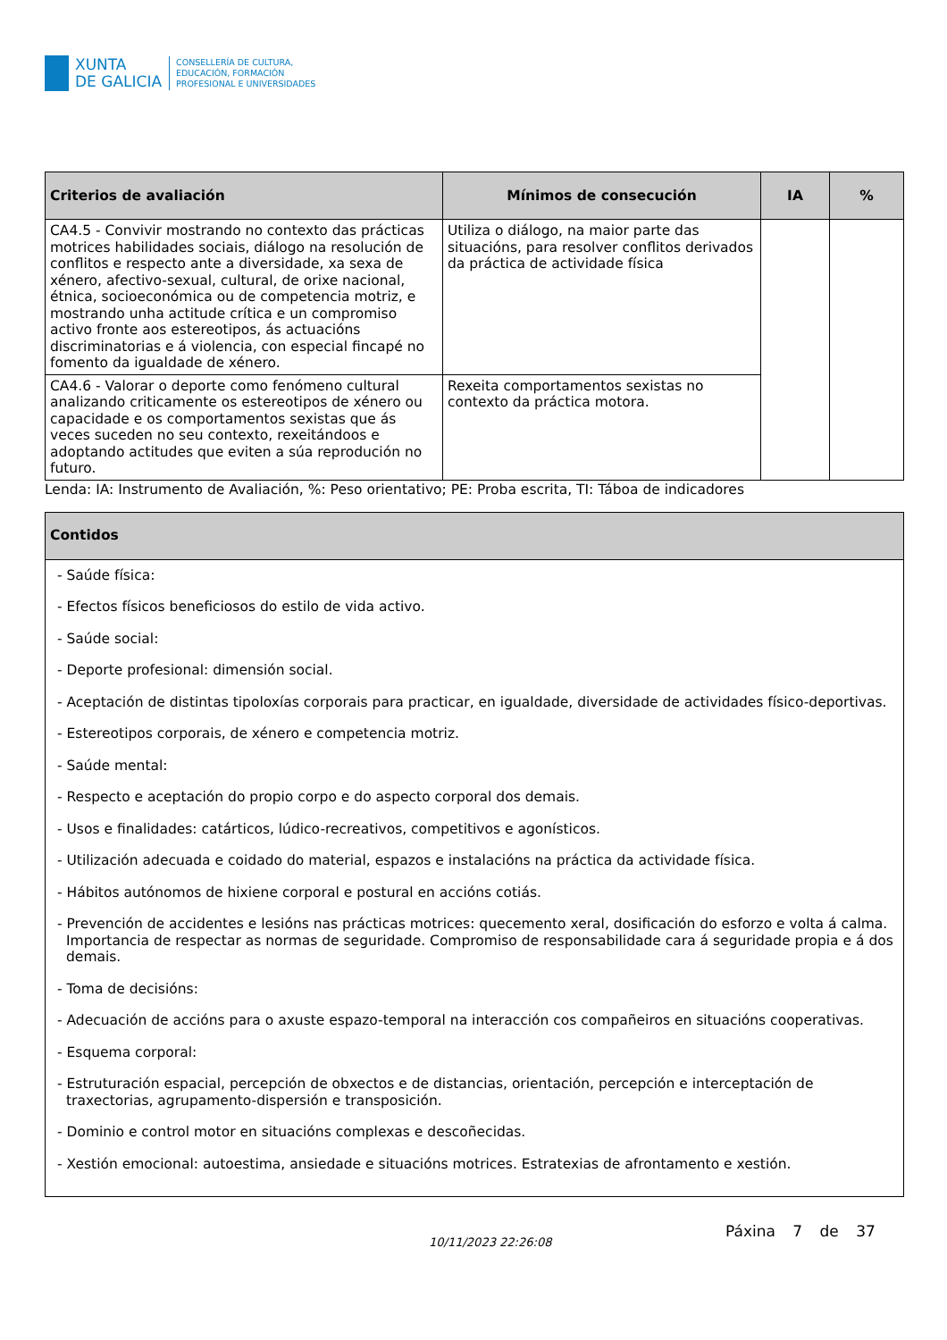XUNTA
DE GALICIA
CONSELLERÍA DE CULTURA,
EDUCACIÓN, FORMACIÓN
PROFESIONAL E UNIVERSIDADES
| Criterios de avaliación | Mínimos de consecución | IA | % |
| --- | --- | --- | --- |
| CA4.5 - Convivir mostrando no contexto das prácticas motrices habilidades sociais, diálogo na resolución de conflitos e respecto ante a diversidade, xa sexa de xénero, afectivo-sexual, cultural, de orixe nacional, étnica, socioeconómica ou de competencia motriz, e mostrando unha actitude crítica e un compromiso activo fronte aos estereotipos, ás actuacións discriminatorias e á violencia, con especial fincapé no fomento da igualdade de xénero. | Utiliza o diálogo, na maior parte das situacións, para resolver conflitos derivados da práctica de actividade física | | |
| CA4.6 - Valorar o deporte como fenómeno cultural analizando criticamente os estereotipos de xénero ou capacidade e os comportamentos sexistas que ás veces suceden no seu contexto, rexeitándoos e adoptando actitudes que eviten a súa reprodución no futuro. | Rexeita comportamentos sexistas no contexto da práctica motora. | | |
Lenda: IA: Instrumento de Avaliación, %: Peso orientativo; PE: Proba escrita, TI: Táboa de indicadores
| Contidos |
| --- |
| - Saúde física: - Efectos físicos beneficiosos do estilo de vida activo. - Saúde social: - Deporte profesional: dimensión social. - Aceptación de distintas tipoloxías corporais para practicar, en igualdade, diversidade de actividades físico-deportivas. - Estereotipos corporais, de xénero e competencia motriz. - Saúde mental: - Respecto e aceptación do propio corpo e do aspecto corporal dos demais. - Usos e finalidades: catárticos, lúdico-recreativos, competitivos e agonísticos. - Utilización adecuada e coidado do material, espazos e instalacións na práctica da actividade física. - Hábitos autónomos de hixiene corporal e postural en accións cotiás. - Prevención de accidentes e lesións nas prácticas motrices: quecemento xeral, dosificación do esforzo e volta á calma. Importancia de respectar as normas de seguridade. Compromiso de responsabilidade cara á seguridade propia e á dos demais. - Toma de decisións: - Adecuación de accións para o axuste espazo-temporal na interacción cos compañeiros en situacións cooperativas. - Esquema corporal: - Estruturación espacial, percepción de obxectos e de distancias, orientación, percepción e interceptación de traxectorias, agrupamento-dispersión e transposición. - Dominio e control motor en situacións complexas e descoñecidas. - Xestión emocional: autoestima, ansiedade e situacións motrices. Estratexias de afrontamento e xestión. |
10/11/2023 22:26:08
Páxina 7 de 37